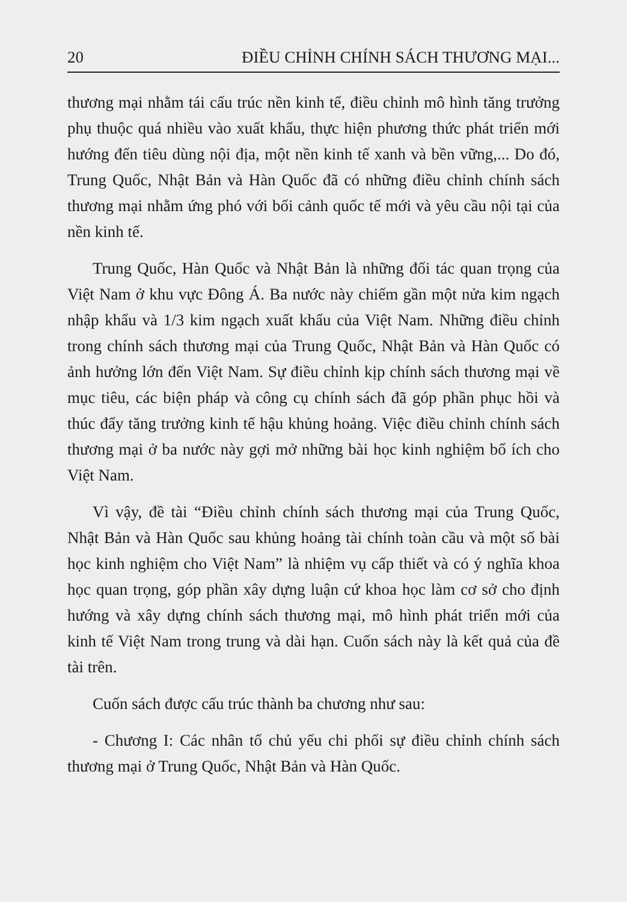20 ĐIỀU CHỈNH CHÍNH SÁCH THƯƠNG MẠI...
thương mại nhằm tái cấu trúc nền kinh tế, điều chỉnh mô hình tăng trưởng phụ thuộc quá nhiều vào xuất khẩu, thực hiện phương thức phát triển mới hướng đến tiêu dùng nội địa, một nền kinh tế xanh và bền vững,... Do đó, Trung Quốc, Nhật Bản và Hàn Quốc đã có những điều chỉnh chính sách thương mại nhằm ứng phó với bối cảnh quốc tế mới và yêu cầu nội tại của nền kinh tế.
Trung Quốc, Hàn Quốc và Nhật Bản là những đối tác quan trọng của Việt Nam ở khu vực Đông Á. Ba nước này chiếm gần một nửa kim ngạch nhập khẩu và 1/3 kim ngạch xuất khẩu của Việt Nam. Những điều chỉnh trong chính sách thương mại của Trung Quốc, Nhật Bản và Hàn Quốc có ảnh hưởng lớn đến Việt Nam. Sự điều chỉnh kịp chính sách thương mại về mục tiêu, các biện pháp và công cụ chính sách đã góp phần phục hồi và thúc đẩy tăng trưởng kinh tế hậu khủng hoảng. Việc điều chỉnh chính sách thương mại ở ba nước này gợi mở những bài học kinh nghiệm bổ ích cho Việt Nam.
Vì vậy, đề tài “Điều chỉnh chính sách thương mại của Trung Quốc, Nhật Bản và Hàn Quốc sau khủng hoảng tài chính toàn cầu và một số bài học kinh nghiệm cho Việt Nam” là nhiệm vụ cấp thiết và có ý nghĩa khoa học quan trọng, góp phần xây dựng luận cứ khoa học làm cơ sở cho định hướng và xây dựng chính sách thương mại, mô hình phát triển mới của kinh tế Việt Nam trong trung và dài hạn. Cuốn sách này là kết quả của đề tài trên.
Cuốn sách được cấu trúc thành ba chương như sau:
- Chương I: Các nhân tố chủ yếu chi phối sự điều chỉnh chính sách thương mại ở Trung Quốc, Nhật Bản và Hàn Quốc.